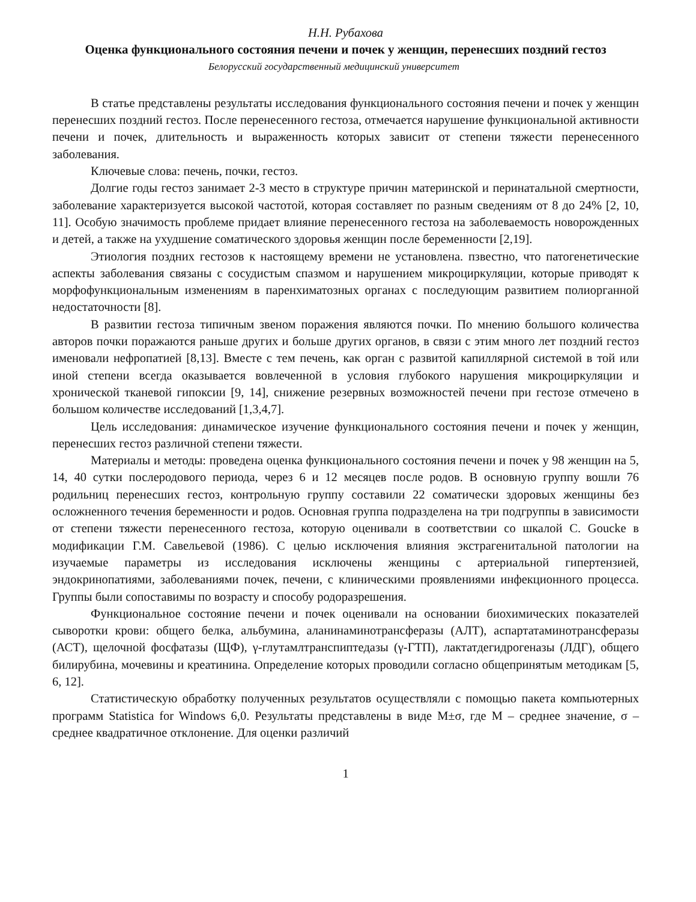Н.Н. Рубахова
Оценка функционального состояния печени и почек у женщин, перенесших поздний гестоз
Белорусский государственный медицинский университет
В статье представлены результаты исследования функционального состояния печени и почек у женщин перенесших поздний гестоз. После перенесенного гестоза, отмечается нарушение функциональной активности печени и почек, длительность и выраженность которых зависит от степени тяжести перенесенного заболевания.
Ключевые слова: печень, почки, гестоз.
Долгие годы гестоз занимает 2-3 место в структуре причин материнской и перинатальной смертности, заболевание характеризуется высокой частотой, которая составляет по разным сведениям от 8 до 24% [2, 10, 11]. Особую значимость проблеме придает влияние перенесенного гестоза на заболеваемость новорожденных и детей, а также на ухудшение соматического здоровья женщин после беременности [2,19].
Этиология поздних гестозов к настоящему времени не установлена. пзвестно, что патогенетические аспекты заболевания связаны с сосудистым спазмом и нарушением микроциркуляции, которые приводят к морфофункциональным изменениям в паренхиматозных органах с последующим развитием полиорганной недостаточности [8].
В развитии гестоза типичным звеном поражения являются почки. По мнению большого количества авторов почки поражаются раньше других и больше других органов, в связи с этим много лет поздний гестоз именовали нефропатией [8,13]. Вместе с тем печень, как орган с развитой капиллярной системой в той или иной степени всегда оказывается вовлеченной в условия глубокого нарушения микроциркуляции и хронической тканевой гипоксии [9, 14], снижение резервных возможностей печени при гестозе отмечено в большом количестве исследований [1,3,4,7].
Цель исследования: динамическое изучение функционального состояния печени и почек у женщин, перенесших гестоз различной степени тяжести.
Материалы и методы: проведена оценка функционального состояния печени и почек у 98 женщин на 5, 14, 40 сутки послеродового периода, через 6 и 12 месяцев после родов. В основную группу вошли 76 родильниц перенесших гестоз, контрольную группу составили 22 соматически здоровых женщины без осложненного течения беременности и родов. Основная группа подразделена на три подгруппы в зависимости от степени тяжести перенесенного гестоза, которую оценивали в соответствии со шкалой C. Goucke в модификации Г.М. Савельевой (1986). С целью исключения влияния экстрагенитальной патологии на изучаемые параметры из исследования исключены женщины с артериальной гипертензией, эндокринопатиями, заболеваниями почек, печени, с клиническими проявлениями инфекционного процесса. Группы были сопоставимы по возрасту и способу родоразрешения.
Функциональное состояние печени и почек оценивали на основании биохимических показателей сыворотки крови: общего белка, альбумина, аланинаминотрансферазы (АЛТ), аспартатаминотрансферазы (АСТ), щелочной фосфатазы (ЩФ), γ-глутамлтранспиптедазы (γ-ГТП), лактатдегидрогеназы (ЛДГ), общего билирубина, мочевины и креатинина. Определение которых проводили согласно общепринятым методикам [5, 6, 12].
Статистическую обработку полученных результатов осуществляли с помощью пакета компьютерных программ Statistica for Windows 6,0. Результаты представлены в виде M±σ, где M – среднее значение, σ – среднее квадратичное отклонение. Для оценки различий
1